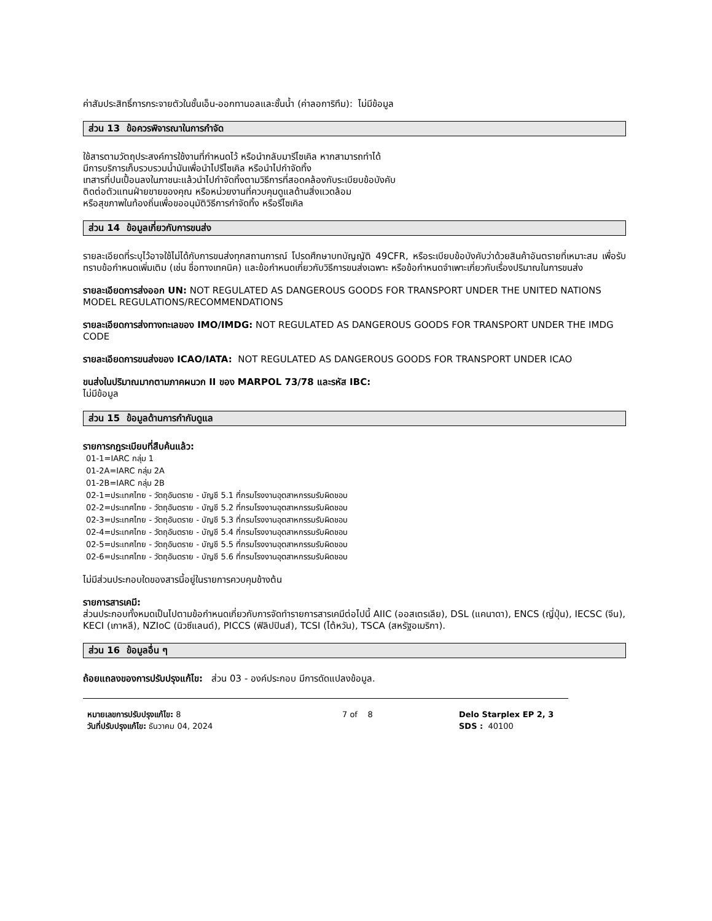ค่าสัมประสิทธิ์การกระจายตัวในชั้นเอ็น-ออกทานอลและชั้นน้ำ (ค่าลอการิทึม): ไม่มีข้อมูล
ส่วน 13 ข้อควรพิจารณาในการกำจัด
ใช้สารตามวัตถุประสงค์การใช้งานที่กำหนดไว้ หรือนำกลับมารีไซเคิล หากสามารถทำได้
มีการบริการเก็บรวบรวมน้ำมันเพื่อนำไปรีไซเคิล หรือนำไปกำจัดทิ้ง
เทสารที่ปนเปื้อนลงในภาชนะแล้วนำไปกำจัดทิ้งตามวิธีการที่สอดคล้องกับระเบียบข้อบังคับ
ติดต่อตัวแทนฝ่ายขายของคุณ หรือหน่วยงานที่ควบคุมดูแลด้านสิ่งแวดล้อม
หรือสุขภาพในท้องถิ่นเพื่อขออนุมัติวิธีการกำจัดทิ้ง หรือรีไซเคิล
ส่วน 14 ข้อมูลเกี่ยวกับการขนส่ง
รายละเอียดที่ระบุไว้อาจใช้ไม่ได้กับการขนส่งทุกสถานการณ์ โปรดศึกษาบทบัญญัติ 49CFR, หรือระเบียบข้อบังคับว่าด้วยสินค้าอันตรายที่เหมาะสม เพื่อรับทราบข้อกำหนดเพิ่มเติม (เช่น ชื่อทางเทคนิค) และข้อกำหนดเกี่ยวกับวิธีการขนส่งเฉพาะ หรือข้อกำหนดจำเพาะเกี่ยวกับเรื่องปริมาณในการขนส่ง
รายละเอียดการส่งออก UN: NOT REGULATED AS DANGEROUS GOODS FOR TRANSPORT UNDER THE UNITED NATIONS MODEL REGULATIONS/RECOMMENDATIONS
รายละเอียดการส่งทางทะเลของ IMO/IMDG: NOT REGULATED AS DANGEROUS GOODS FOR TRANSPORT UNDER THE IMDG CODE
รายละเอียดการขนส่งของ ICAO/IATA: NOT REGULATED AS DANGEROUS GOODS FOR TRANSPORT UNDER ICAO
ขนส่งในปริมาณมากตามภาคผนวก II ของ MARPOL 73/78 และรหัส IBC:
ไม่มีข้อมูล
ส่วน 15 ข้อมูลด้านการกำกับดูแล
รายการกฎระเบียบที่สืบค้นแล้ว:
01-1=IARC กลุ่ม 1
01-2A=IARC กลุ่ม 2A
01-2B=IARC กลุ่ม 2B
02-1=ประเทศไทย - วัตถุอันตราย - บัญชี 5.1 ที่กรมโรงงานอุตสาหกรรมรับผิดชอบ
02-2=ประเทศไทย - วัตถุอันตราย - บัญชี 5.2 ที่กรมโรงงานอุตสาหกรรมรับผิดชอบ
02-3=ประเทศไทย - วัตถุอันตราย - บัญชี 5.3 ที่กรมโรงงานอุตสาหกรรมรับผิดชอบ
02-4=ประเทศไทย - วัตถุอันตราย - บัญชี 5.4 ที่กรมโรงงานอุตสาหกรรมรับผิดชอบ
02-5=ประเทศไทย - วัตถุอันตราย - บัญชี 5.5 ที่กรมโรงงานอุตสาหกรรมรับผิดชอบ
02-6=ประเทศไทย - วัตถุอันตราย - บัญชี 5.6 ที่กรมโรงงานอุตสาหกรรมรับผิดชอบ
ไม่มีส่วนประกอบใดของสารนี้อยู่ในรายการควบคุมข้างต้น
รายการสารเคมี:
ส่วนประกอบทั้งหมดเป็นไปตามข้อกำหนดเกี่ยวกับการจัดทำรายการสารเคมีต่อไปนี้ AIIC (ออสเตรเลีย), DSL (แคนาดา), ENCS (ญี่ปุ่น), IECSC (จีน), KECI (เกาหลี), NZIoC (นิวซีแลนด์), PICCS (ฟิลิปปินส์), TCSI (ไต้หวัน), TSCA (สหรัฐอเมริกา).
ส่วน 16 ข้อมูลอื่น ๆ
ถ้อยแถลงของการปรับปรุงแก้ไข: ส่วน 03 - องค์ประกอบ มีการดัดแปลงข้อมูล.
หมายเลขการปรับปรุงแก้ไข: 8
วันที่ปรับปรุงแก้ไข: ธันวาคม 04, 2024
7 of 8 Delo Starplex EP 2, 3
SDS : 40100